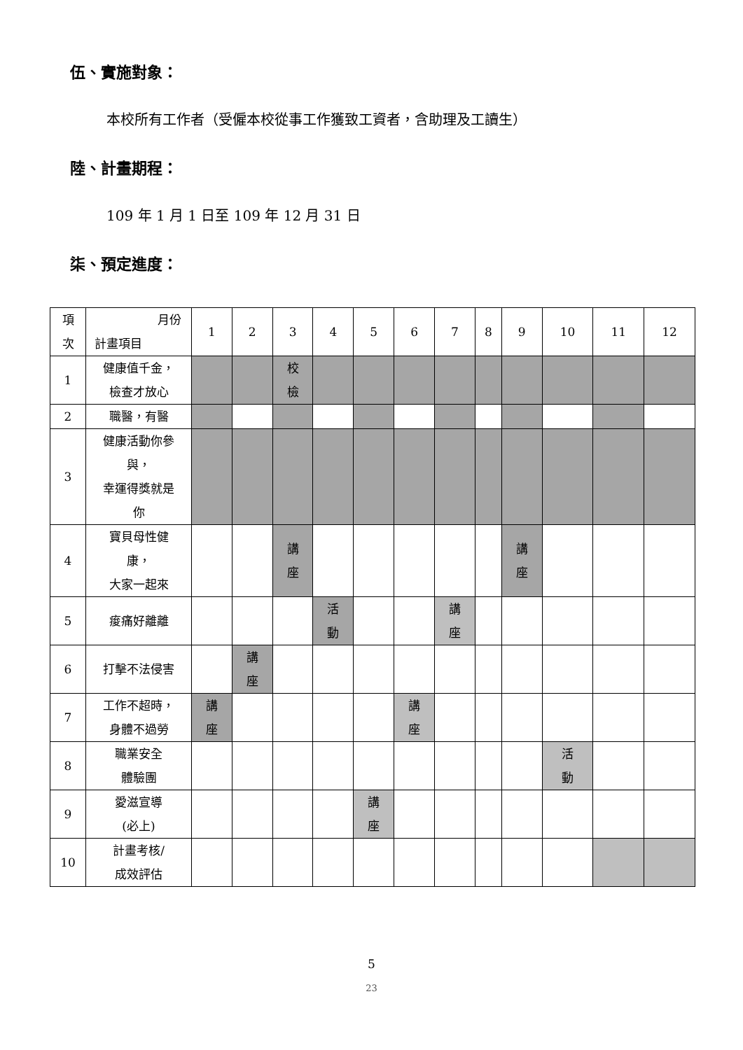伍、實施對象：
本校所有工作者（受僱本校從事工作獲致工資者，含助理及工讀生）
陸、計畫期程：
109 年 1 月 1 日至 109 年 12 月 31 日
柒、預定進度：
| 項 次 | 月份 計畫項目 | 1 | 2 | 3 | 4 | 5 | 6 | 7 | 8 | 9 | 10 | 11 | 12 |
| --- | --- | --- | --- | --- | --- | --- | --- | --- | --- | --- | --- | --- | --- |
| 1 | 健康值千金， 檢查才放心 | | | 校 檢 | | | | | | | | | |
| 2 | 職醫，有醫 | | | | | | | | | | | | |
| 3 | 健康活動你參 與， 幸運得獎就是 你 | | | | | | | | | | | | |
| 4 | 寶貝母性健 康， 大家一起來 | | | 講 座 | | | | | | 講 座 | | | |
| 5 | 痠痛好離離 | | | | 活 動 | | | 講 座 | | | | | |
| 6 | 打擊不法侵害 | | 講 座 | | | | | | | | | | |
| 7 | 工作不超時， 身體不過勞 | 講 座 | | | | | 講 座 | | | | | | |
| 8 | 職業安全 體驗團 | | | | | | | | | | 活 動 | | |
| 9 | 愛滋宣導 (必上) | | | | | 講 座 | | | | | | | |
| 10 | 計畫考核/ 成效評估 | | | | | | | | | | | | |
5
23